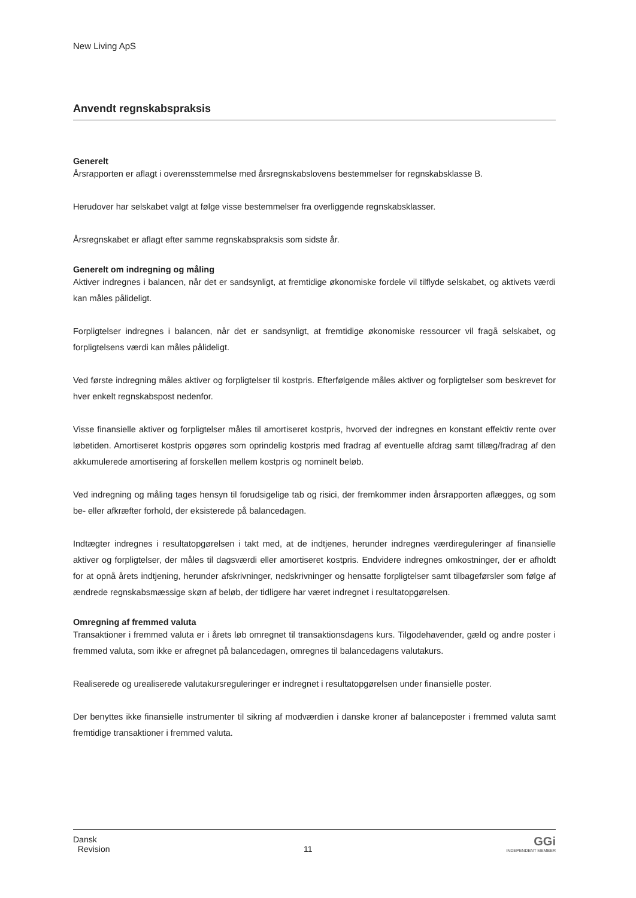New Living ApS
Anvendt regnskabspraksis
Generelt
Årsrapporten er aflagt i overensstemmelse med årsregnskabslovens bestemmelser for regnskabsklasse B.
Herudover har selskabet valgt at følge visse bestemmelser fra overliggende regnskabsklasser.
Årsregnskabet er aflagt efter samme regnskabspraksis som sidste år.
Generelt om indregning og måling
Aktiver indregnes i balancen, når det er sandsynligt, at fremtidige økonomiske fordele vil tilflyde selskabet, og aktivets værdi kan måles pålideligt.
Forpligtelser indregnes i balancen, når det er sandsynligt, at fremtidige økonomiske ressourcer vil fragå selskabet, og forpligtelsens værdi kan måles pålideligt.
Ved første indregning måles aktiver og forpligtelser til kostpris. Efterfølgende måles aktiver og forpligtelser som beskrevet for hver enkelt regnskabspost nedenfor.
Visse finansielle aktiver og forpligtelser måles til amortiseret kostpris, hvorved der indregnes en konstant effektiv rente over løbetiden. Amortiseret kostpris opgøres som oprindelig kostpris med fradrag af eventuelle afdrag samt tillæg/fradrag af den akkumulerede amortisering af forskellen mellem kostpris og nominelt beløb.
Ved indregning og måling tages hensyn til forudsigelige tab og risici, der fremkommer inden årsrapporten aflægges, og som be- eller afkræfter forhold, der eksisterede på balancedagen.
Indtægter indregnes i resultatopgørelsen i takt med, at de indtjenes, herunder indregnes værdireguleringer af finansielle aktiver og forpligtelser, der måles til dagsværdi eller amortiseret kostpris. Endvidere indregnes omkostninger, der er afholdt for at opnå årets indtjening, herunder afskrivninger, nedskrivninger og hensatte forpligtelser samt tilbageførsler som følge af ændrede regnskabsmæssige skøn af beløb, der tidligere har været indregnet i resultatopgørelsen.
Omregning af fremmed valuta
Transaktioner i fremmed valuta er i årets løb omregnet til transaktionsdagens kurs. Tilgodehavender, gæld og andre poster i fremmed valuta, som ikke er afregnet på balancedagen, omregnes til balancedagens valutakurs.
Realiserede og urealiserede valutakursreguleringer er indregnet i resultatopgørelsen under finansielle poster.
Der benyttes ikke finansielle instrumenter til sikring af modværdien i danske kroner af balanceposter i fremmed valuta samt fremtidige transaktioner i fremmed valuta.
Dansk
Revision
11
GGi
INDEPENDENT MEMBER